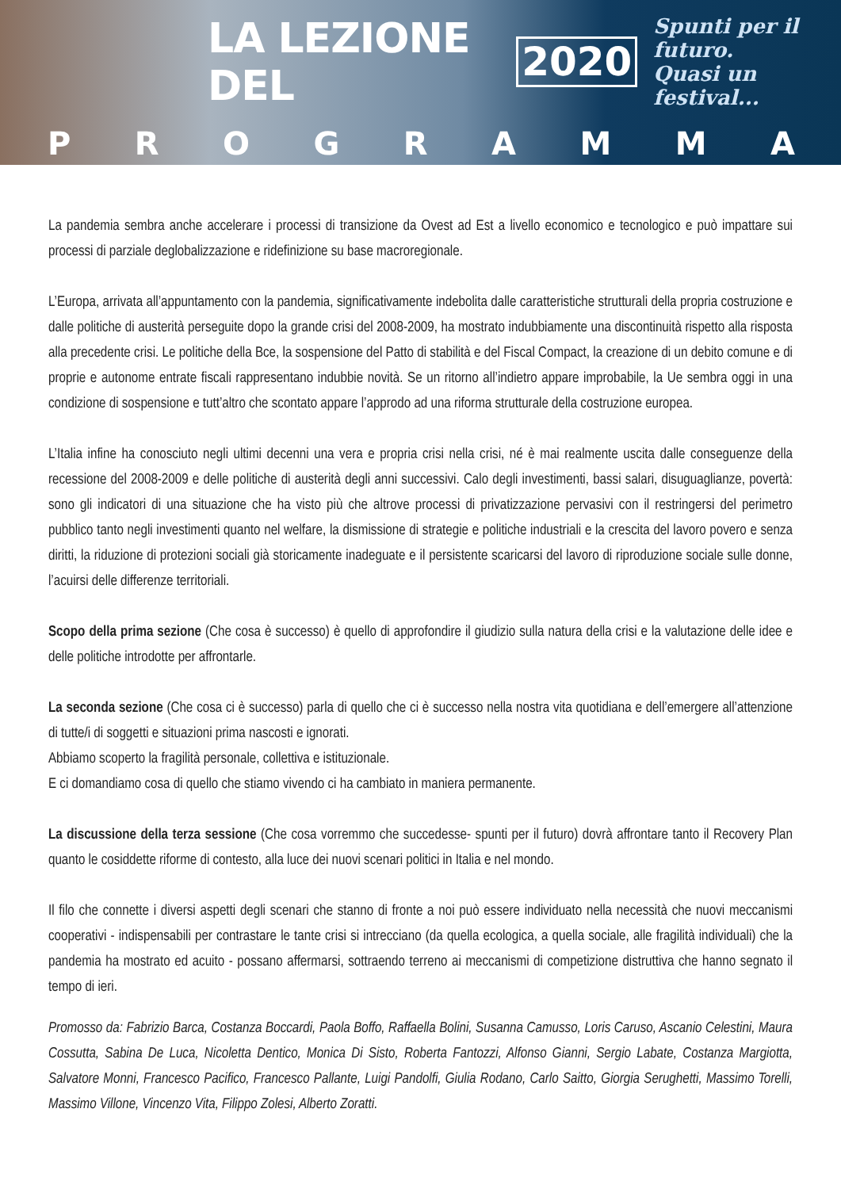LA LEZIONE DEL 2020 Spunti per il futuro.
Quasi un festival...
P R O G R A M M A
La pandemia sembra anche accelerare i processi di transizione da Ovest ad Est a livello economico e tecnologico e può impattare sui processi di parziale deglobalizzazione e ridefinizione su base macroregionale.
L’Europa, arrivata all’appuntamento con la pandemia, significativamente indebolita dalle caratteristiche strutturali della propria costruzione e dalle politiche di austerità perseguite dopo la grande crisi del 2008-2009, ha mostrato indubbiamente una discontinuità rispetto alla risposta alla precedente crisi. Le politiche della Bce, la sospensione del Patto di stabilità e del Fiscal Compact, la creazione di un debito comune e di proprie e autonome entrate fiscali rappresentano indubbie novità. Se un ritorno all’indietro appare improbabile, la Ue sembra oggi in una condizione di sospensione e tutt’altro che scontato appare l’approdo ad una riforma strutturale della costruzione europea.
L’Italia infine ha conosciuto negli ultimi decenni una vera e propria crisi nella crisi, né è mai realmente uscita dalle conseguenze della recessione del 2008-2009 e delle politiche di austerità degli anni successivi. Calo degli investimenti, bassi salari, disuguaglianze, povertà: sono gli indicatori di una situazione che ha visto più che altrove processi di privatizzazione pervasivi con il restringersi del perimetro pubblico tanto negli investimenti quanto nel welfare, la dismissione di strategie e politiche industriali e la crescita del lavoro povero e senza diritti, la riduzione di protezioni sociali già storicamente inadeguate e il persistente scaricarsi del lavoro di riproduzione sociale sulle donne, l’acuirsi delle differenze territoriali.
Scopo della prima sezione (Che cosa è successo) è quello di approfondire il giudizio sulla natura della crisi e la valutazione delle idee e delle politiche introdotte per affrontarle.
La seconda sezione (Che cosa ci è successo) parla di quello che ci è successo nella nostra vita quotidiana e dell’emergere all’attenzione di tutte/i di soggetti e situazioni prima nascosti e ignorati.
Abbiamo scoperto la fragilità personale, collettiva e istituzionale.
E ci domandiamo cosa di quello che stiamo vivendo ci ha cambiato in maniera permanente.
La discussione della terza sessione (Che cosa vorremmo che succedesse- spunti per il futuro) dovrà affrontare tanto il Recovery Plan quanto le cosiddette riforme di contesto, alla luce dei nuovi scenari politici in Italia e nel mondo.
Il filo che connette i diversi aspetti degli scenari che stanno di fronte a noi può essere individuato nella necessità che nuovi meccanismi cooperativi - indispensabili per contrastare le tante crisi si intrecciano (da quella ecologica, a quella sociale, alle fragilità individuali) che la pandemia ha mostrato ed acuito - possano affermarsi, sottraendo terreno ai meccanismi di competizione distruttiva che hanno segnato il tempo di ieri.
Promosso da: Fabrizio Barca, Costanza Boccardi, Paola Boffo, Raffaella Bolini, Susanna Camusso, Loris Caruso, Ascanio Celestini, Maura Cossutta, Sabina De Luca, Nicoletta Dentico, Monica Di Sisto, Roberta Fantozzi, Alfonso Gianni, Sergio Labate, Costanza Margiotta, Salvatore Monni, Francesco Pacifico, Francesco Pallante, Luigi Pandolfi, Giulia Rodano, Carlo Saitto, Giorgia Serughetti, Massimo Torelli, Massimo Villone, Vincenzo Vita, Filippo Zolesi, Alberto Zoratti.